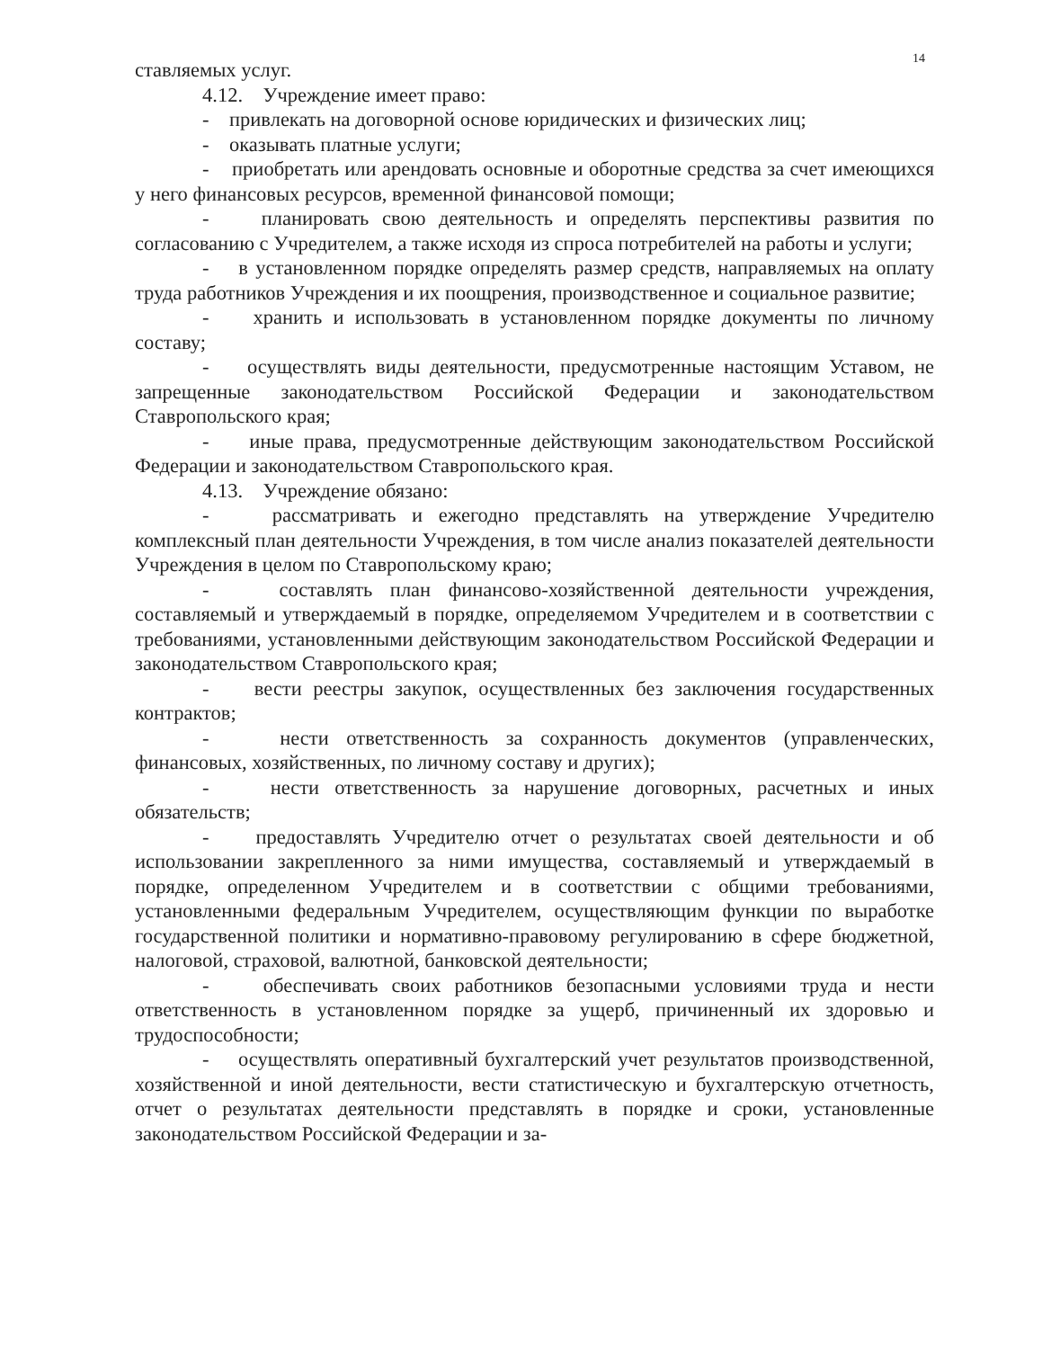14
ставляемых услуг.
4.12. Учреждение имеет право:
- привлекать на договорной основе юридических и физических лиц;
- оказывать платные услуги;
- приобретать или арендовать основные и оборотные средства за счет имеющихся у него финансовых ресурсов, временной финансовой помощи;
- планировать свою деятельность и определять перспективы развития по согласованию с Учредителем, а также исходя из спроса потребителей на работы и услуги;
- в установленном порядке определять размер средств, направляемых на оплату труда работников Учреждения и их поощрения, производственное и социальное развитие;
- хранить и использовать в установленном порядке документы по личному составу;
- осуществлять виды деятельности, предусмотренные настоящим Уставом, не запрещенные законодательством Российской Федерации и законодательством Ставропольского края;
- иные права, предусмотренные действующим законодательством Российской Федерации и законодательством Ставропольского края.
4.13. Учреждение обязано:
- рассматривать и ежегодно представлять на утверждение Учредителю комплексный план деятельности Учреждения, в том числе анализ показателей деятельности Учреждения в целом по Ставропольскому краю;
- составлять план финансово-хозяйственной деятельности учреждения, составляемый и утверждаемый в порядке, определяемом Учредителем и в соответствии с требованиями, установленными действующим законодательством Российской Федерации и законодательством Ставропольского края;
- вести реестры закупок, осуществленных без заключения государственных контрактов;
- нести ответственность за сохранность документов (управленческих, финансовых, хозяйственных, по личному составу и других);
- нести ответственность за нарушение договорных, расчетных и иных обязательств;
- предоставлять Учредителю отчет о результатах своей деятельности и об использовании закрепленного за ними имущества, составляемый и утверждаемый в порядке, определенном Учредителем и в соответствии с общими требованиями, установленными федеральным Учредителем, осуществляющим функции по выработке государственной политики и нормативно-правовому регулированию в сфере бюджетной, налоговой, страховой, валютной, банковской деятельности;
- обеспечивать своих работников безопасными условиями труда и нести ответственность в установленном порядке за ущерб, причиненный их здоровью и трудоспособности;
- осуществлять оперативный бухгалтерский учет результатов производственной, хозяйственной и иной деятельности, вести статистическую и бухгалтерскую отчетность, отчет о результатах деятельности представлять в порядке и сроки, установленные законодательством Российской Федерации и за-